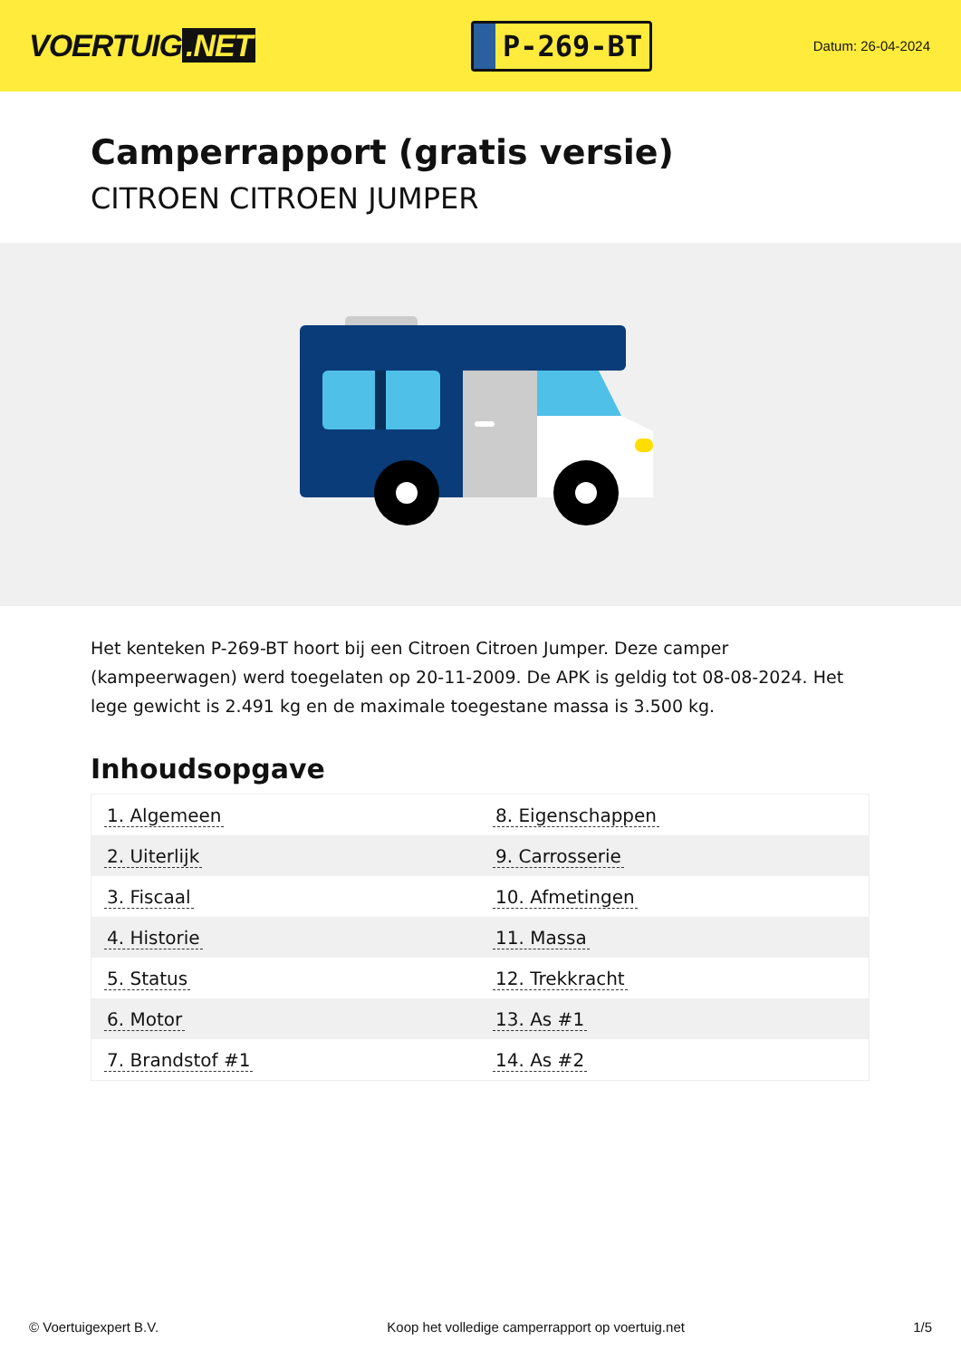VOERTUIG.NET
P-269-BT
Datum: 26-04-2024
Camperrapport (gratis versie)
CITROEN CITROEN JUMPER
Het kenteken P-269-BT hoort bij een Citroen Citroen Jumper. Deze camper (kampeerwagen) werd toegelaten op 20-11-2009. De APK is geldig tot 08-08-2024. Het lege gewicht is 2.491 kg en de maximale toegestane massa is 3.500 kg.
Inhoudsopgave
| 1. Algemeen | 8. Eigenschappen |
| 2. Uiterlijk | 9. Carrosserie |
| 3. Fiscaal | 10. Afmetingen |
| 4. Historie | 11. Massa |
| 5. Status | 12. Trekkracht |
| 6. Motor | 13. As #1 |
| 7. Brandstof #1 | 14. As #2 |
© Voertuigexpert B.V. Koop het volledige camperrapport op voertuig.net
1/5